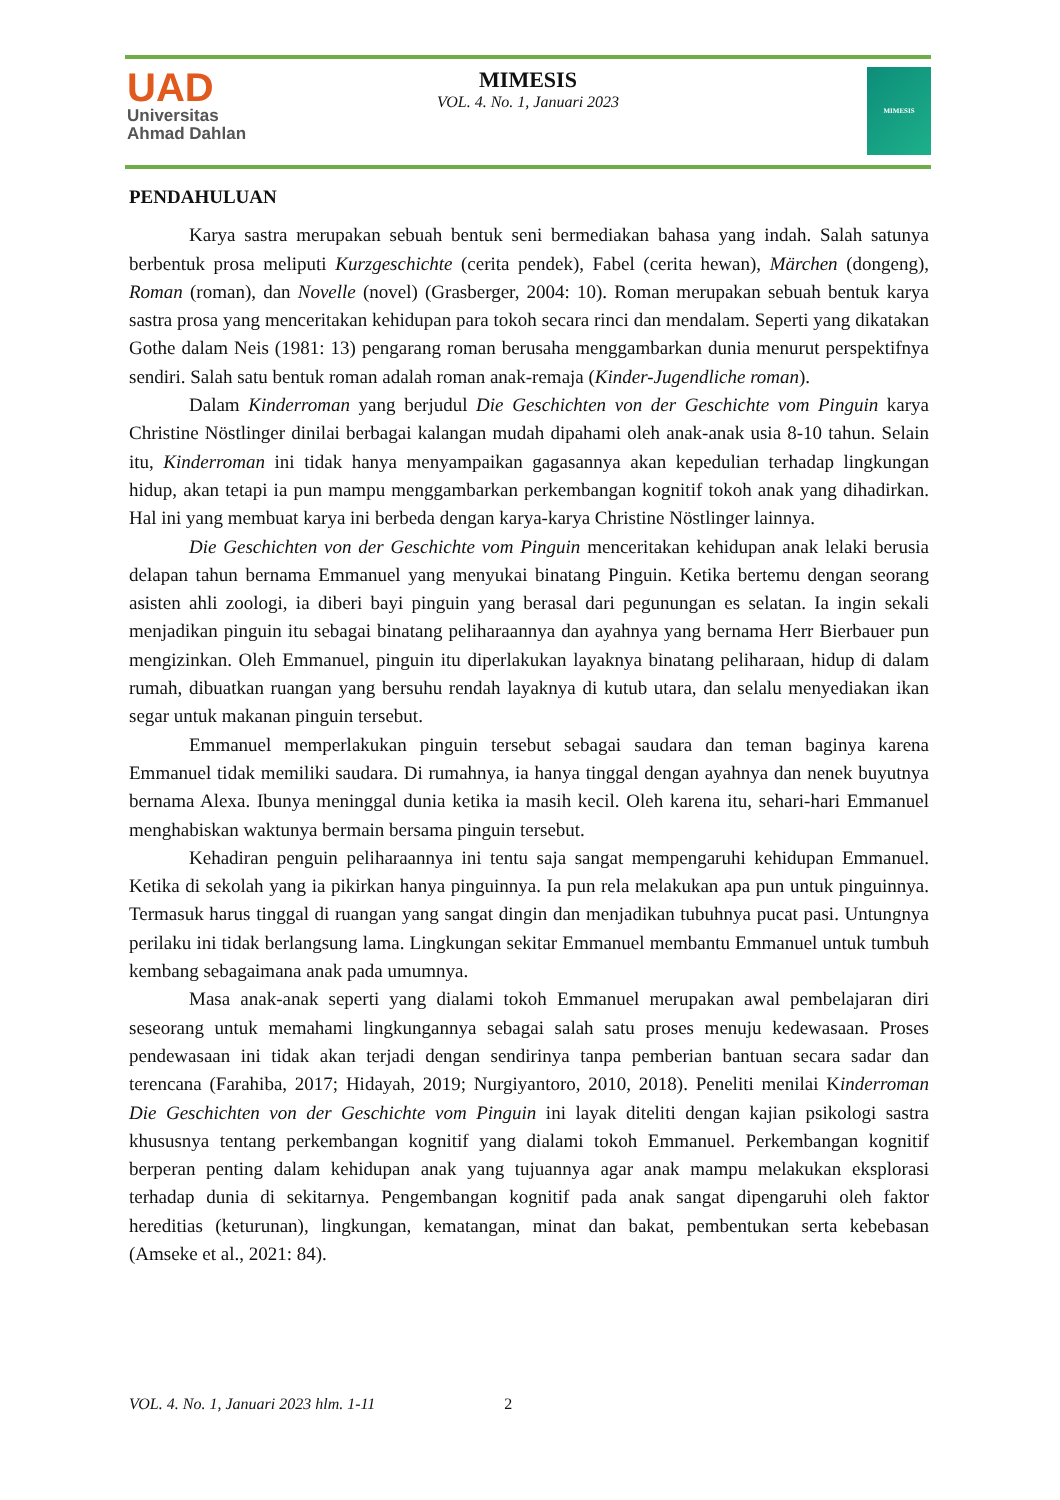UAD
Universitas
Ahmad Dahlan
MIMESIS
VOL. 4. No. 1, Januari 2023
MIMESIS
PENDAHULUAN
Karya sastra merupakan sebuah bentuk seni bermediakan bahasa yang indah. Salah satunya berbentuk prosa meliputi Kurzgeschichte (cerita pendek), Fabel (cerita hewan), Märchen (dongeng), Roman (roman), dan Novelle (novel) (Grasberger, 2004: 10). Roman merupakan sebuah bentuk karya sastra prosa yang menceritakan kehidupan para tokoh secara rinci dan mendalam. Seperti yang dikatakan Gothe dalam Neis (1981: 13) pengarang roman berusaha menggambarkan dunia menurut perspektifnya sendiri. Salah satu bentuk roman adalah roman anak-remaja (Kinder-Jugendliche roman).
Dalam Kinderroman yang berjudul Die Geschichten von der Geschichte vom Pinguin karya Christine Nöstlinger dinilai berbagai kalangan mudah dipahami oleh anak-anak usia 8-10 tahun. Selain itu, Kinderroman ini tidak hanya menyampaikan gagasannya akan kepedulian terhadap lingkungan hidup, akan tetapi ia pun mampu menggambarkan perkembangan kognitif tokoh anak yang dihadirkan. Hal ini yang membuat karya ini berbeda dengan karya-karya Christine Nöstlinger lainnya.
Die Geschichten von der Geschichte vom Pinguin menceritakan kehidupan anak lelaki berusia delapan tahun bernama Emmanuel yang menyukai binatang Pinguin. Ketika bertemu dengan seorang asisten ahli zoologi, ia diberi bayi pinguin yang berasal dari pegunungan es selatan. Ia ingin sekali menjadikan pinguin itu sebagai binatang peliharaannya dan ayahnya yang bernama Herr Bierbauer pun mengizinkan. Oleh Emmanuel, pinguin itu diperlakukan layaknya binatang peliharaan, hidup di dalam rumah, dibuatkan ruangan yang bersuhu rendah layaknya di kutub utara, dan selalu menyediakan ikan segar untuk makanan pinguin tersebut.
Emmanuel memperlakukan pinguin tersebut sebagai saudara dan teman baginya karena Emmanuel tidak memiliki saudara. Di rumahnya, ia hanya tinggal dengan ayahnya dan nenek buyutnya bernama Alexa. Ibunya meninggal dunia ketika ia masih kecil. Oleh karena itu, sehari-hari Emmanuel menghabiskan waktunya bermain bersama pinguin tersebut.
Kehadiran penguin peliharaannya ini tentu saja sangat mempengaruhi kehidupan Emmanuel. Ketika di sekolah yang ia pikirkan hanya pinguinnya. Ia pun rela melakukan apa pun untuk pinguinnya. Termasuk harus tinggal di ruangan yang sangat dingin dan menjadikan tubuhnya pucat pasi. Untungnya perilaku ini tidak berlangsung lama. Lingkungan sekitar Emmanuel membantu Emmanuel untuk tumbuh kembang sebagaimana anak pada umumnya.
Masa anak-anak seperti yang dialami tokoh Emmanuel merupakan awal pembelajaran diri seseorang untuk memahami lingkungannya sebagai salah satu proses menuju kedewasaan. Proses pendewasaan ini tidak akan terjadi dengan sendirinya tanpa pemberian bantuan secara sadar dan terencana (Farahiba, 2017; Hidayah, 2019; Nurgiyantoro, 2010, 2018). Peneliti menilai Kinderroman Die Geschichten von der Geschichte vom Pinguin ini layak diteliti dengan kajian psikologi sastra khususnya tentang perkembangan kognitif yang dialami tokoh Emmanuel. Perkembangan kognitif berperan penting dalam kehidupan anak yang tujuannya agar anak mampu melakukan eksplorasi terhadap dunia di sekitarnya. Pengembangan kognitif pada anak sangat dipengaruhi oleh faktor hereditias (keturunan), lingkungan, kematangan, minat dan bakat, pembentukan serta kebebasan (Amseke et al., 2021: 84).
VOL. 4. No. 1, Januari 2023 hlm. 1-11 2